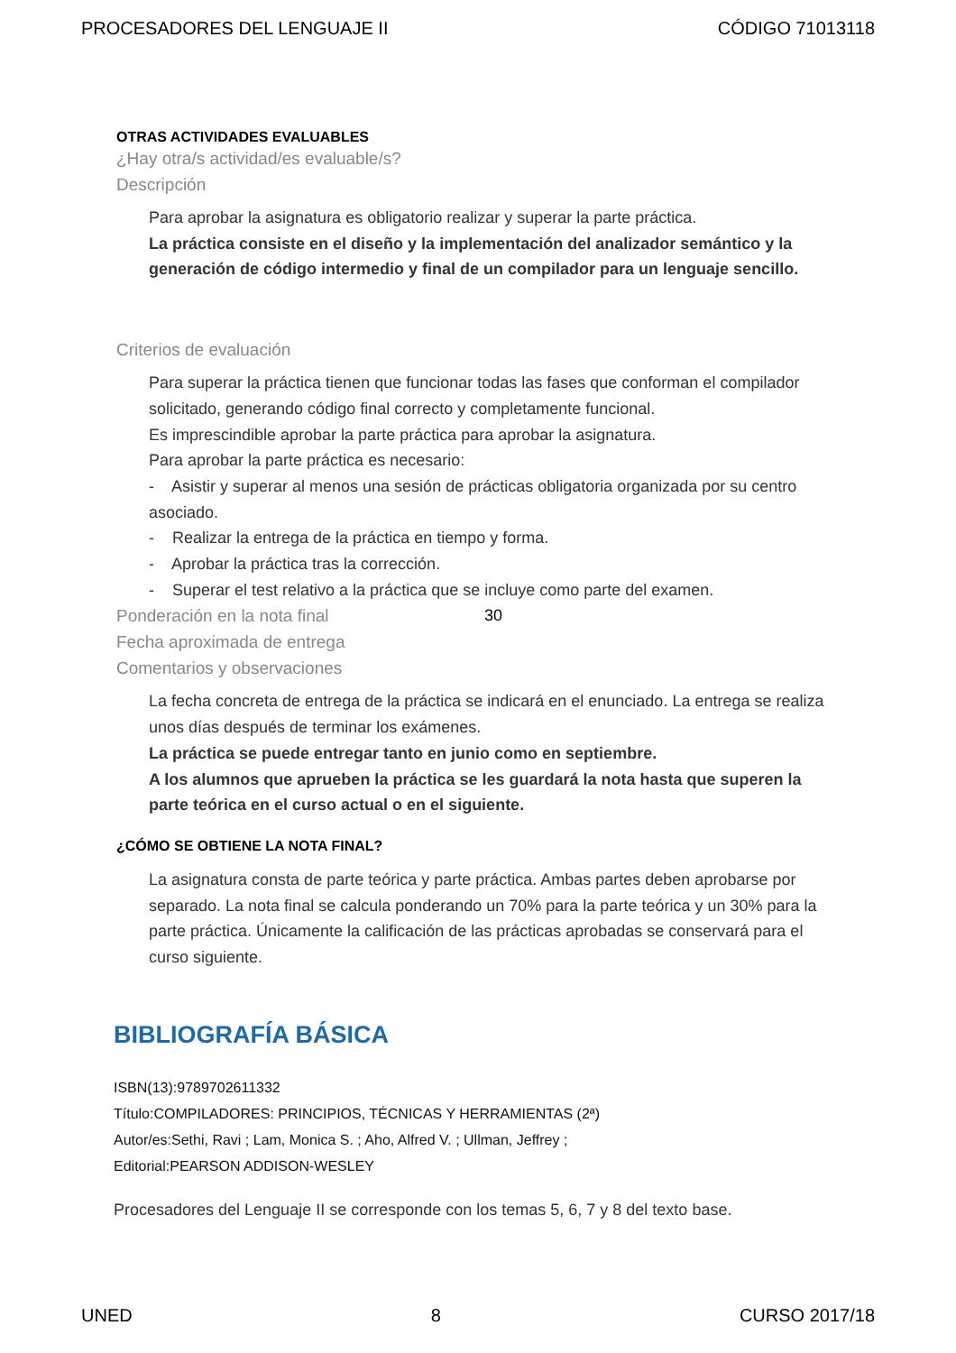PROCESADORES DEL LENGUAJE II CÓDIGO 71013118
OTRAS ACTIVIDADES EVALUABLES
¿Hay otra/s actividad/es evaluable/s?
Descripción
Para aprobar la asignatura es obligatorio realizar y superar la parte práctica.
La práctica consiste en el diseño y la implementación del analizador semántico y la generación de código intermedio y final de un compilador para un lenguaje sencillo.
Criterios de evaluación
Para superar la práctica tienen que funcionar todas las fases que conforman el compilador solicitado, generando código final correcto y completamente funcional.
Es imprescindible aprobar la parte práctica para aprobar la asignatura.
Para aprobar la parte práctica es necesario:
- Asistir y superar al menos una sesión de prácticas obligatoria organizada por su centro asociado.
- Realizar la entrega de la práctica en tiempo y forma.
- Aprobar la práctica tras la corrección.
- Superar el test relativo a la práctica que se incluye como parte del examen.
Ponderación en la nota final 30
Fecha aproximada de entrega
Comentarios y observaciones
La fecha concreta de entrega de la práctica se indicará en el enunciado. La entrega se realiza unos días después de terminar los exámenes.
La práctica se puede entregar tanto en junio como en septiembre.
A los alumnos que aprueben la práctica se les guardará la nota hasta que superen la parte teórica en el curso actual o en el siguiente.
¿CÓMO SE OBTIENE LA NOTA FINAL?
La asignatura consta de parte teórica y parte práctica. Ambas partes deben aprobarse por separado. La nota final se calcula ponderando un 70% para la parte teórica y un 30% para la parte práctica. Únicamente la calificación de las prácticas aprobadas se conservará para el curso siguiente.
BIBLIOGRAFÍA BÁSICA
ISBN(13):9789702611332
Título:COMPILADORES: PRINCIPIOS, TÉCNICAS Y HERRAMIENTAS (2ª)
Autor/es:Sethi, Ravi ; Lam, Monica S. ; Aho, Alfred V. ; Ullman, Jeffrey ;
Editorial:PEARSON ADDISON-WESLEY
Procesadores del Lenguaje II se corresponde con los temas 5, 6, 7 y 8 del texto base.
UNED 8 CURSO 2017/18